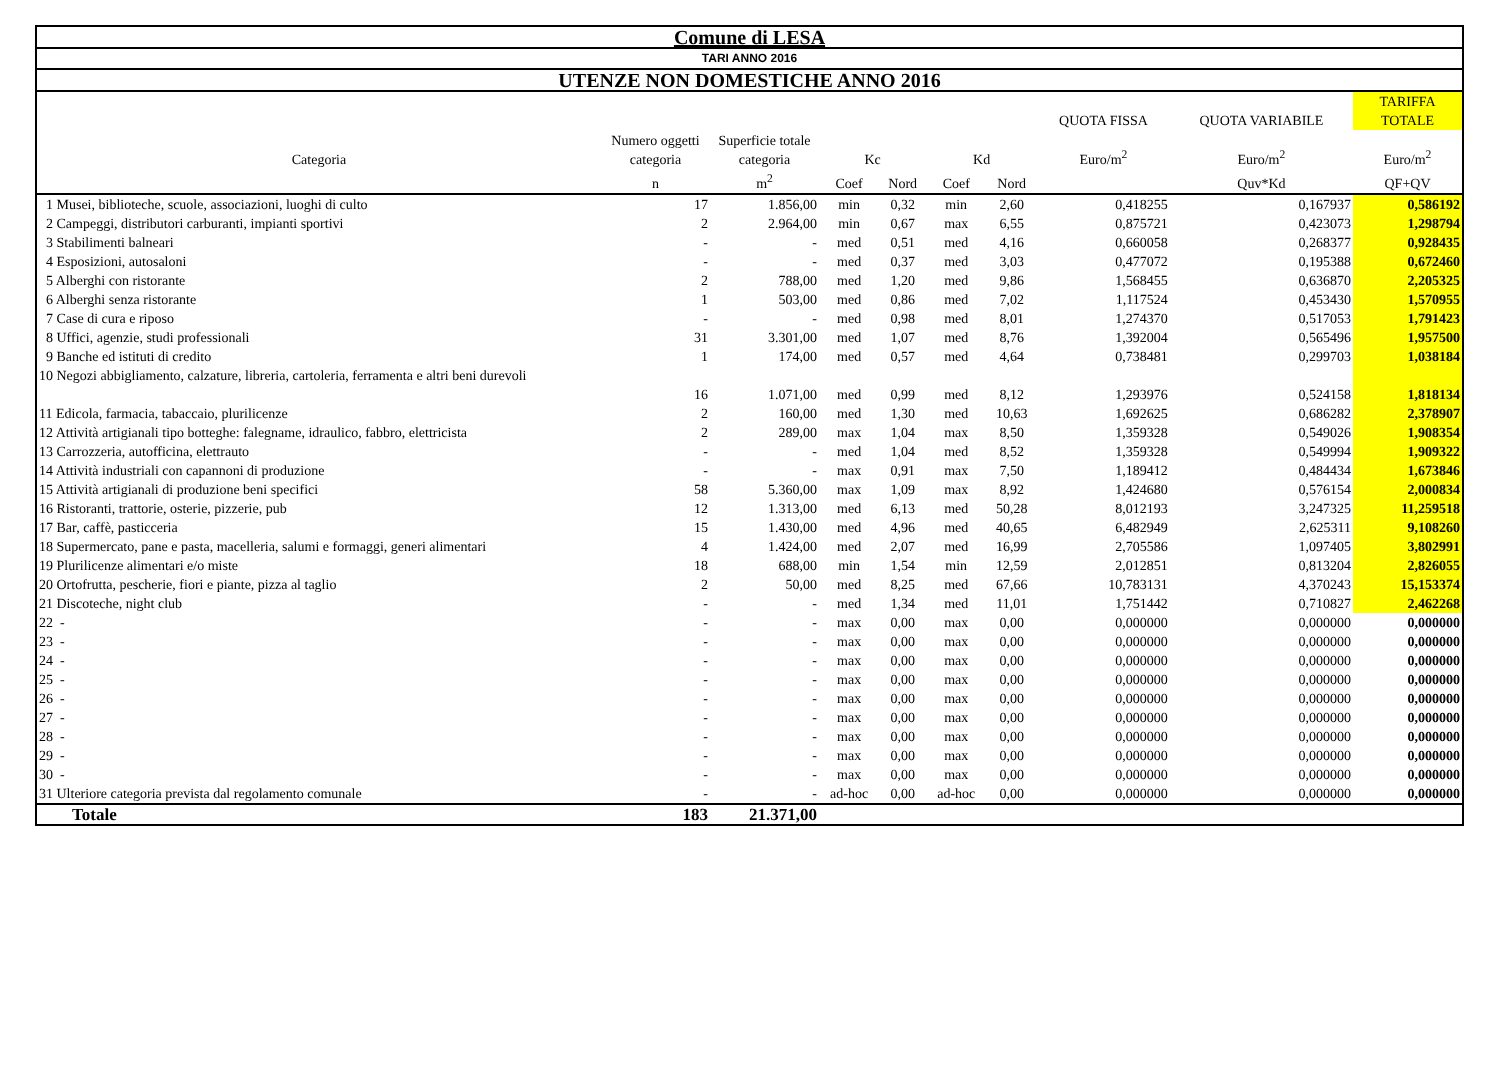Comune di LESA
TARI ANNO 2016
UTENZE NON DOMESTICHE ANNO 2016
| | | | | | | | QUOTA FISSA | QUOTA VARIABILE | TARIFFA TOTALE |
| --- | --- | --- | --- | --- | --- | --- | --- | --- | --- |
| Categoria | Numero oggetti categoria | Superficie totale categoria | Kc | | Kd | | Euro/m<sup>2</sup> | Euro/m<sup>2</sup> | Euro/m<sup>2</sup> |
| | n | m<sup>2</sup> | Coef | Nord | Coef | Nord | | Quv*Kd | QF+QV |
| 1 Musei, biblioteche, scuole, associazioni, luoghi di culto | 17 | 1.856,00 | min | 0,32 | min | 2,60 | 0,418255 | 0,167937 | 0,586192 |
| 2 Campeggi, distributori carburanti, impianti sportivi | 2 | 2.964,00 | min | 0,67 | max | 6,55 | 0,875721 | 0,423073 | 1,298794 |
| 3 Stabilimenti balneari | - | - | med | 0,51 | med | 4,16 | 0,660058 | 0,268377 | 0,928435 |
| 4 Esposizioni, autosaloni | - | - | med | 0,37 | med | 3,03 | 0,477072 | 0,195388 | 0,672460 |
| 5 Alberghi con ristorante | 2 | 788,00 | med | 1,20 | med | 9,86 | 1,568455 | 0,636870 | 2,205325 |
| 6 Alberghi senza ristorante | 1 | 503,00 | med | 0,86 | med | 7,02 | 1,117524 | 0,453430 | 1,570955 |
| 7 Case di cura e riposo | - | - | med | 0,98 | med | 8,01 | 1,274370 | 0,517053 | 1,791423 |
| 8 Uffici, agenzie, studi professionali | 31 | 3.301,00 | med | 1,07 | med | 8,76 | 1,392004 | 0,565496 | 1,957500 |
| 9 Banche ed istituti di credito | 1 | 174,00 | med | 0,57 | med | 4,64 | 0,738481 | 0,299703 | 1,038184 |
| 10 Negozi abbigliamento, calzature, libreria, cartoleria, ferramenta e altri beni durevoli | 16 | 1.071,00 | med | 0,99 | med | 8,12 | 1,293976 | 0,524158 | 1,818134 |
| 11 Edicola, farmacia, tabaccaio, plurilicenze | 2 | 160,00 | med | 1,30 | med | 10,63 | 1,692625 | 0,686282 | 2,378907 |
| 12 Attività artigianali tipo botteghe: falegname, idraulico, fabbro, elettricista | 2 | 289,00 | max | 1,04 | max | 8,50 | 1,359328 | 0,549026 | 1,908354 |
| 13 Carrozzeria, autofficina, elettrauto | - | - | med | 1,04 | med | 8,52 | 1,359328 | 0,549994 | 1,909322 |
| 14 Attività industriali con capannoni di produzione | - | - | max | 0,91 | max | 7,50 | 1,189412 | 0,484434 | 1,673846 |
| 15 Attività artigianali di produzione beni specifici | 58 | 5.360,00 | max | 1,09 | max | 8,92 | 1,424680 | 0,576154 | 2,000834 |
| 16 Ristoranti, trattorie, osterie, pizzerie, pub | 12 | 1.313,00 | med | 6,13 | med | 50,28 | 8,012193 | 3,247325 | 11,259518 |
| 17 Bar, caffè, pasticceria | 15 | 1.430,00 | med | 4,96 | med | 40,65 | 6,482949 | 2,625311 | 9,108260 |
| 18 Supermercato, pane e pasta, macelleria, salumi e formaggi, generi alimentari | 4 | 1.424,00 | med | 2,07 | med | 16,99 | 2,705586 | 1,097405 | 3,802991 |
| 19 Plurilicenze alimentari e/o miste | 18 | 688,00 | min | 1,54 | min | 12,59 | 2,012851 | 0,813204 | 2,826055 |
| 20 Ortofrutta, pescherie, fiori e piante, pizza al taglio | 2 | 50,00 | med | 8,25 | med | 67,66 | 10,783131 | 4,370243 | 15,153374 |
| 21 Discoteche, night club | - | - | med | 1,34 | med | 11,01 | 1,751442 | 0,710827 | 2,462268 |
| 22 - | - | - | max | 0,00 | max | 0,00 | 0,000000 | 0,000000 | 0,000000 |
| 23 - | - | - | max | 0,00 | max | 0,00 | 0,000000 | 0,000000 | 0,000000 |
| 24 - | - | - | max | 0,00 | max | 0,00 | 0,000000 | 0,000000 | 0,000000 |
| 25 - | - | - | max | 0,00 | max | 0,00 | 0,000000 | 0,000000 | 0,000000 |
| 26 - | - | - | max | 0,00 | max | 0,00 | 0,000000 | 0,000000 | 0,000000 |
| 27 - | - | - | max | 0,00 | max | 0,00 | 0,000000 | 0,000000 | 0,000000 |
| 28 - | - | - | max | 0,00 | max | 0,00 | 0,000000 | 0,000000 | 0,000000 |
| 29 - | - | - | max | 0,00 | max | 0,00 | 0,000000 | 0,000000 | 0,000000 |
| 30 - | - | - | max | 0,00 | max | 0,00 | 0,000000 | 0,000000 | 0,000000 |
| 31 Ulteriore categoria prevista dal regolamento comunale | - | - | ad-hoc | 0,00 | ad-hoc | 0,00 | 0,000000 | 0,000000 | 0,000000 |
| Totale | 183 | 21.371,00 | | | | | | | |